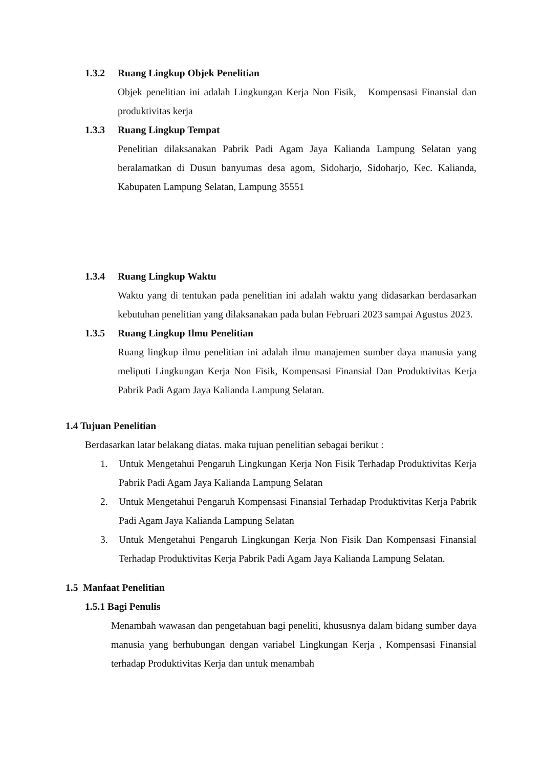1.3.2 Ruang Lingkup Objek Penelitian
Objek penelitian ini adalah Lingkungan Kerja Non Fisik, Kompensasi Finansial dan produktivitas kerja
1.3.3 Ruang Lingkup Tempat
Penelitian dilaksanakan Pabrik Padi Agam Jaya Kalianda Lampung Selatan yang beralamatkan di Dusun banyumas desa agom, Sidoharjo, Sidoharjo, Kec. Kalianda, Kabupaten Lampung Selatan, Lampung 35551
1.3.4 Ruang Lingkup Waktu
Waktu yang di tentukan pada penelitian ini adalah waktu yang didasarkan berdasarkan kebutuhan penelitian yang dilaksanakan pada bulan Februari 2023 sampai Agustus 2023.
1.3.5 Ruang Lingkup Ilmu Penelitian
Ruang lingkup ilmu penelitian ini adalah ilmu manajemen sumber daya manusia yang meliputi Lingkungan Kerja Non Fisik, Kompensasi Finansial Dan Produktivitas Kerja Pabrik Padi Agam Jaya Kalianda Lampung Selatan.
1.4 Tujuan Penelitian
Berdasarkan latar belakang diatas. maka tujuan penelitian sebagai berikut :
1. Untuk Mengetahui Pengaruh Lingkungan Kerja Non Fisik Terhadap Produktivitas Kerja Pabrik Padi Agam Jaya Kalianda Lampung Selatan
2. Untuk Mengetahui Pengaruh Kompensasi Finansial Terhadap Produktivitas Kerja Pabrik Padi Agam Jaya Kalianda Lampung Selatan
3. Untuk Mengetahui Pengaruh Lingkungan Kerja Non Fisik Dan Kompensasi Finansial Terhadap Produktivitas Kerja Pabrik Padi Agam Jaya Kalianda Lampung Selatan.
1.5 Manfaat Penelitian
1.5.1 Bagi Penulis
Menambah wawasan dan pengetahuan bagi peneliti, khususnya dalam bidang sumber daya manusia yang berhubungan dengan variabel Lingkungan Kerja , Kompensasi Finansial terhadap Produktivitas Kerja dan untuk menambah